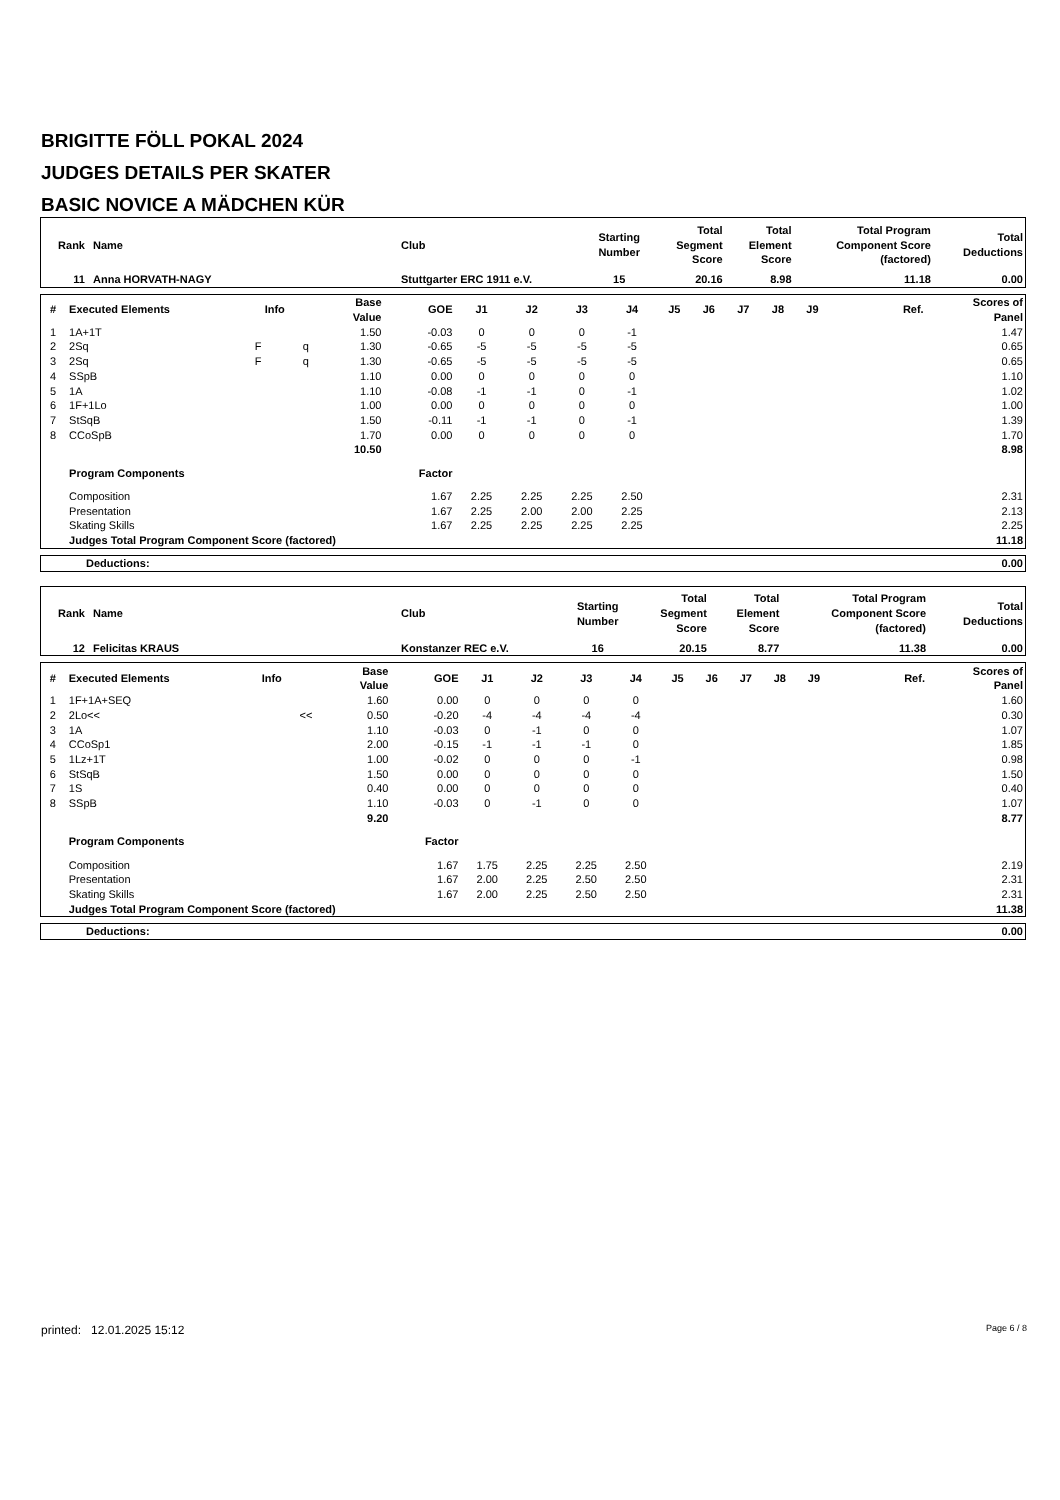BRIGITTE FÖLL POKAL 2024
JUDGES DETAILS PER SKATER
BASIC NOVICE A MÄDCHEN KÜR
| Rank | Name | Club | Starting Number | Total Segment Score | Total Element Score | Total Program Component Score (factored) | Total Deductions |
| --- | --- | --- | --- | --- | --- | --- | --- |
| 11 | Anna HORVATH-NAGY | Stuttgarter ERC 1911 e.V. | 15 | 20.16 | 8.98 | 11.18 | 0.00 |
| # | Executed Elements | Info | | Base Value | GOE | J1 | J2 | J3 | J4 | J5 | J6 | J7 | J8 | J9 | Ref. | Scores of Panel |
| --- | --- | --- | --- | --- | --- | --- | --- | --- | --- | --- | --- | --- | --- | --- | --- | --- |
| 1 | 1A+1T | | | 1.50 | -0.03 | 0 | 0 | 0 | -1 | | | | | | | 1.47 |
| 2 | 2Sq | F | q | 1.30 | -0.65 | -5 | -5 | -5 | -5 | | | | | | | 0.65 |
| 3 | 2Sq | F | q | 1.30 | -0.65 | -5 | -5 | -5 | -5 | | | | | | | 0.65 |
| 4 | SSpB | | | 1.10 | 0.00 | 0 | 0 | 0 | 0 | | | | | | | 1.10 |
| 5 | 1A | | | 1.10 | -0.08 | -1 | -1 | 0 | -1 | | | | | | | 1.02 |
| 6 | 1F+1Lo | | | 1.00 | 0.00 | 0 | 0 | 0 | 0 | | | | | | | 1.00 |
| 7 | StSqB | | | 1.50 | -0.11 | -1 | -1 | 0 | -1 | | | | | | | 1.39 |
| 8 | CCoSpB | | | 1.70 | 0.00 | 0 | 0 | 0 | 0 | | | | | | | 1.70 |
| | | | | 10.50 | | | | | | | | | | | | 8.98 |
| | Program Components | | | | Factor | | | | | | | | | | | |
| | Composition | | | | 1.67 | 2.25 | 2.25 | 2.25 | 2.50 | | | | | | | 2.31 |
| | Presentation | | | | 1.67 | 2.25 | 2.00 | 2.00 | 2.25 | | | | | | | 2.13 |
| | Skating Skills | | | | 1.67 | 2.25 | 2.25 | 2.25 | 2.25 | | | | | | | 2.25 |
| | Judges Total Program Component Score (factored) | | | | | | | | | | | | | | | 11.18 |
| Deductions: | 0.00 |
| Rank | Name | Club | Starting Number | Total Segment Score | Total Element Score | Total Program Component Score (factored) | Total Deductions |
| --- | --- | --- | --- | --- | --- | --- | --- |
| 12 | Felicitas KRAUS | Konstanzer REC e.V. | 16 | 20.15 | 8.77 | 11.38 | 0.00 |
| # | Executed Elements | Info | | Base Value | GOE | J1 | J2 | J3 | J4 | J5 | J6 | J7 | J8 | J9 | Ref. | Scores of Panel |
| --- | --- | --- | --- | --- | --- | --- | --- | --- | --- | --- | --- | --- | --- | --- | --- | --- |
| 1 | 1F+1A+SEQ | | | 1.60 | 0.00 | 0 | 0 | 0 | 0 | | | | | | | 1.60 |
| 2 | 2Lo<< | | << | 0.50 | -0.20 | -4 | -4 | -4 | -4 | | | | | | | 0.30 |
| 3 | 1A | | | 1.10 | -0.03 | 0 | -1 | 0 | 0 | | | | | | | 1.07 |
| 4 | CCoSp1 | | | 2.00 | -0.15 | -1 | -1 | -1 | 0 | | | | | | | 1.85 |
| 5 | 1Lz+1T | | | 1.00 | -0.02 | 0 | 0 | 0 | -1 | | | | | | | 0.98 |
| 6 | StSqB | | | 1.50 | 0.00 | 0 | 0 | 0 | 0 | | | | | | | 1.50 |
| 7 | 1S | | | 0.40 | 0.00 | 0 | 0 | 0 | 0 | | | | | | | 0.40 |
| 8 | SSpB | | | 1.10 | -0.03 | 0 | -1 | 0 | 0 | | | | | | | 1.07 |
| | | | | 9.20 | | | | | | | | | | | | 8.77 |
| | Program Components | | | | Factor | | | | | | | | | | | |
| | Composition | | | | 1.67 | 1.75 | 2.25 | 2.25 | 2.50 | | | | | | | 2.19 |
| | Presentation | | | | 1.67 | 2.00 | 2.25 | 2.50 | 2.50 | | | | | | | 2.31 |
| | Skating Skills | | | | 1.67 | 2.00 | 2.25 | 2.50 | 2.50 | | | | | | | 2.31 |
| | Judges Total Program Component Score (factored) | | | | | | | | | | | | | | | 11.38 |
| Deductions: | 0.00 |
printed: 12.01.2025 15:12 Page 6 / 8